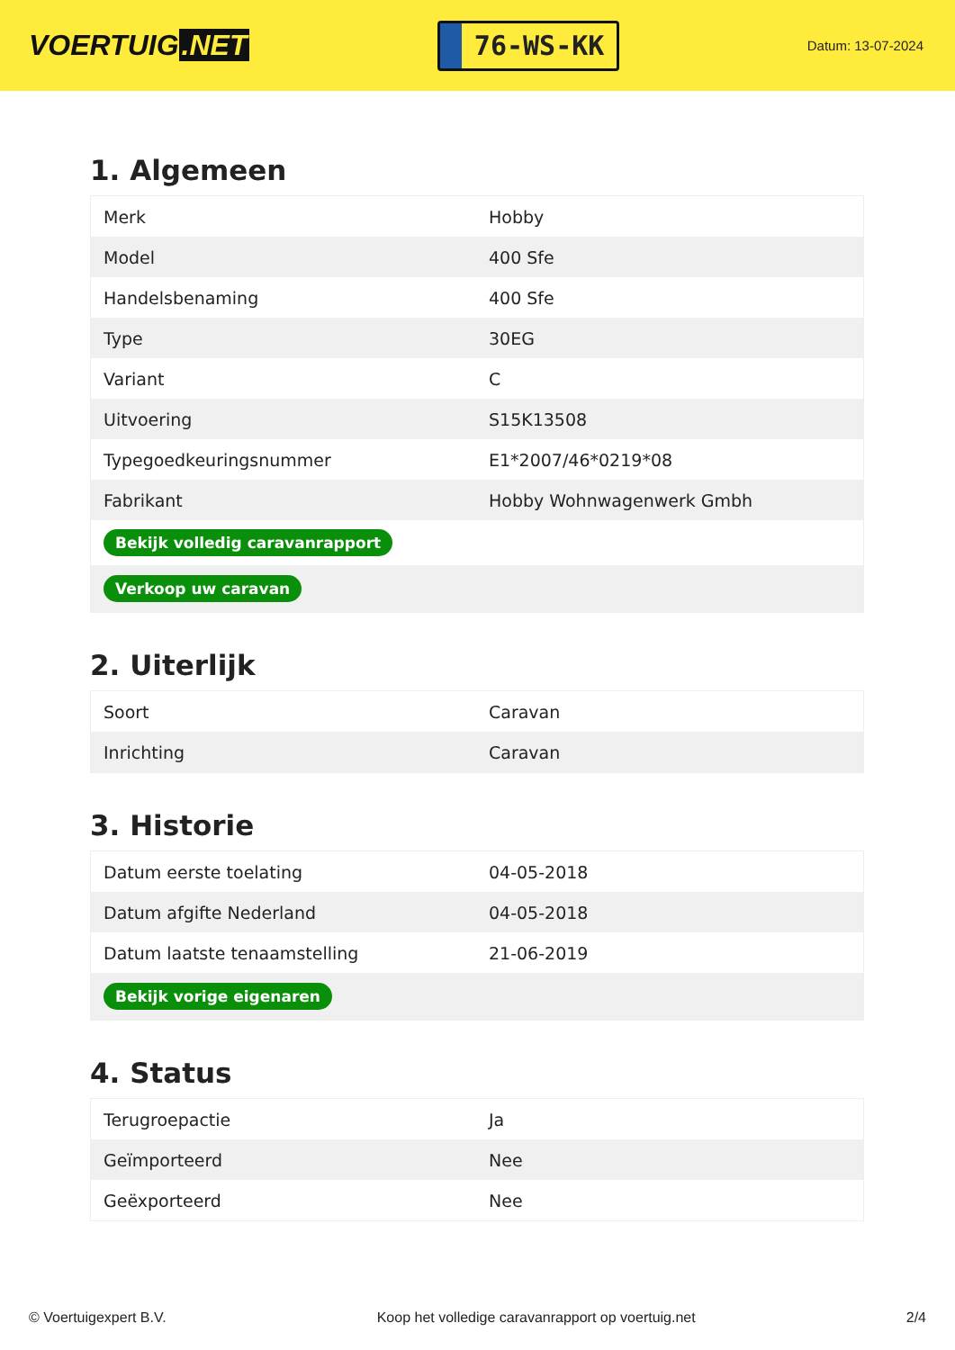VOERTUIG.NET
76-WS-KK
Datum: 13-07-2024
1. Algemeen
| Merk | Hobby |
| Model | 400 Sfe |
| Handelsbenaming | 400 Sfe |
| Type | 30EG |
| Variant | C |
| Uitvoering | S15K13508 |
| Typegoedkeuringsnummer | E1*2007/46*0219*08 |
| Fabrikant | Hobby Wohnwagenwerk Gmbh |
| Bekijk volledig caravanrapport | |
| Verkoop uw caravan | |
2. Uiterlijk
| Soort | Caravan |
| Inrichting | Caravan |
3. Historie
| Datum eerste toelating | 04-05-2018 |
| Datum afgifte Nederland | 04-05-2018 |
| Datum laatste tenaamstelling | 21-06-2019 |
| Bekijk vorige eigenaren | |
4. Status
| Terugroepactie | Ja |
| Geïmporteerd | Nee |
| Geëxporteerd | Nee |
© Voertuigexpert B.V. Koop het volledige caravanrapport op voertuig.net 2/4